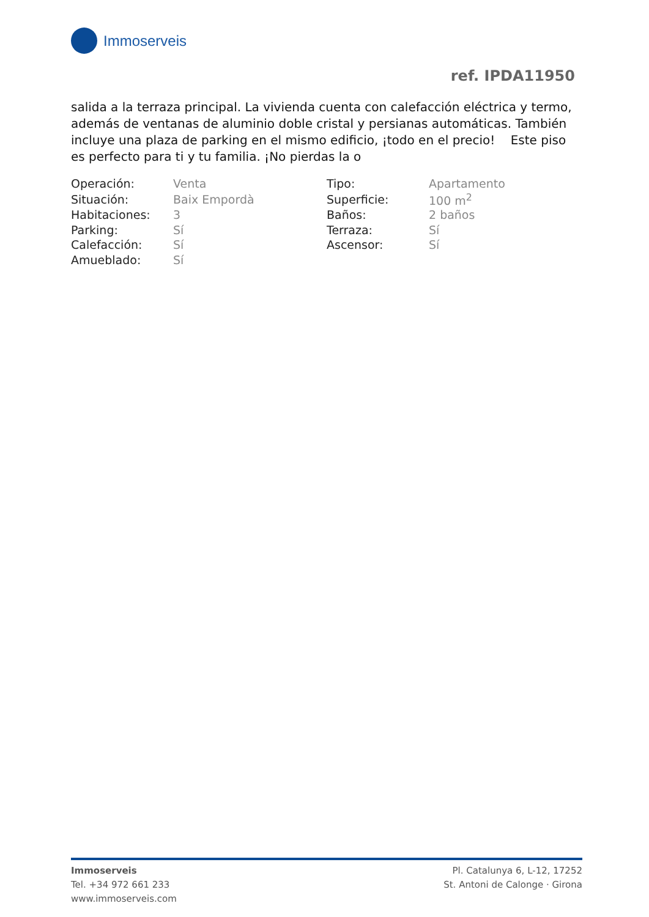Immoserveis
ref. IPDA11950
salida a la terraza principal. La vivienda cuenta con calefacción eléctrica y termo, además de ventanas de aluminio doble cristal y persianas automáticas. También incluye una plaza de parking en el mismo edificio, ¡todo en el precio! Este piso es perfecto para ti y tu familia. ¡No pierdas la o
| Operación: | Venta | Tipo: | Apartamento |
| Situación: | Baix Empordà | Superficie: | 100 m<sup>2</sup> |
| Habitaciones: | 3 | Baños: | 2 baños |
| Parking: | Sí | Terraza: | Sí |
| Calefacción: | Sí | Ascensor: | Sí |
| Amueblado: | Sí | | |
Immoserveis
Tel. +34 972 661 233
www.immoserveis.com
Pl. Catalunya 6, L-12, 17252
St. Antoni de Calonge · Girona